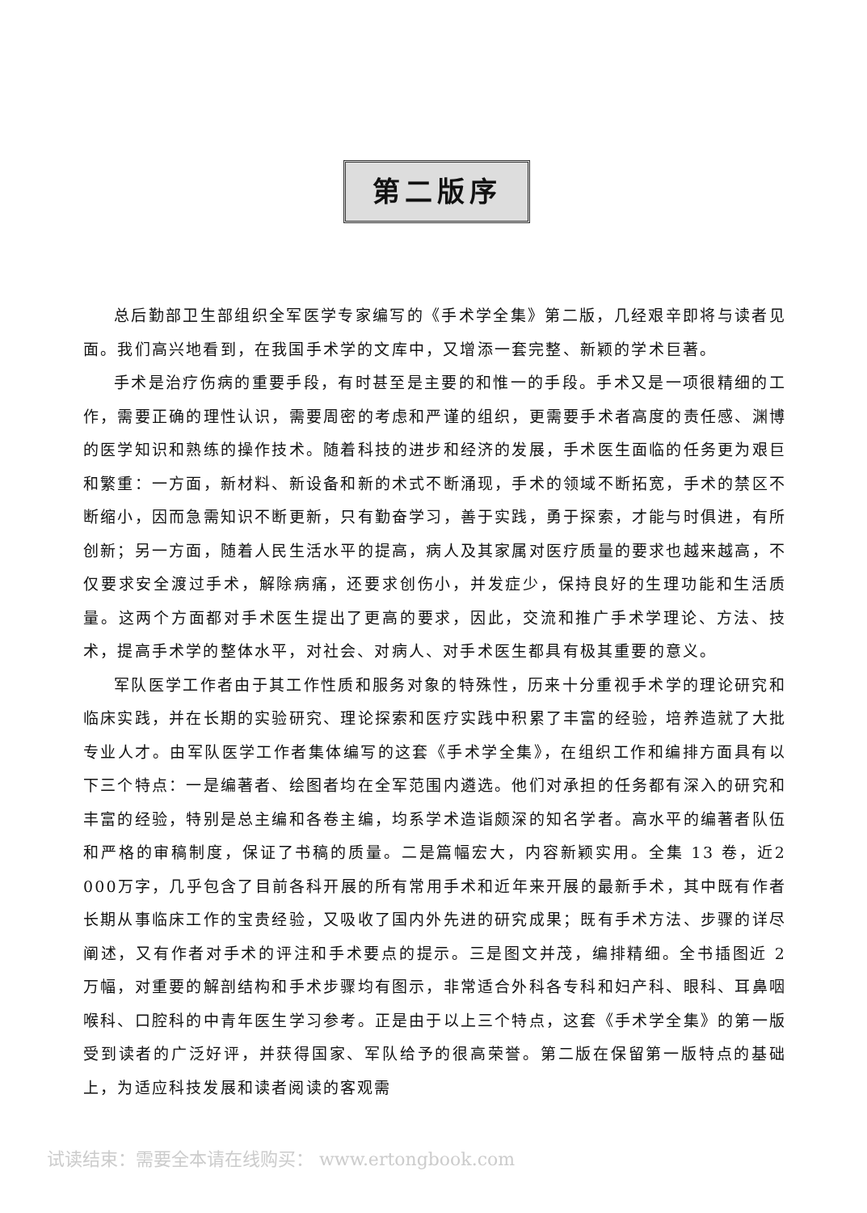第二版序
总后勤部卫生部组织全军医学专家编写的《手术学全集》第二版，几经艰辛即将与读者见面。我们高兴地看到，在我国手术学的文库中，又增添一套完整、新颖的学术巨著。
手术是治疗伤病的重要手段，有时甚至是主要的和惟一的手段。手术又是一项很精细的工作，需要正确的理性认识，需要周密的考虑和严谨的组织，更需要手术者高度的责任感、渊博的医学知识和熟练的操作技术。随着科技的进步和经济的发展，手术医生面临的任务更为艰巨和繁重：一方面，新材料、新设备和新的术式不断涌现，手术的领域不断拓宽，手术的禁区不断缩小，因而急需知识不断更新，只有勤奋学习，善于实践，勇于探索，才能与时俱进，有所创新；另一方面，随着人民生活水平的提高，病人及其家属对医疗质量的要求也越来越高，不仅要求安全渡过手术，解除病痛，还要求创伤小，并发症少，保持良好的生理功能和生活质量。这两个方面都对手术医生提出了更高的要求，因此，交流和推广手术学理论、方法、技术，提高手术学的整体水平，对社会、对病人、对手术医生都具有极其重要的意义。
军队医学工作者由于其工作性质和服务对象的特殊性，历来十分重视手术学的理论研究和临床实践，并在长期的实验研究、理论探索和医疗实践中积累了丰富的经验，培养造就了大批专业人才。由军队医学工作者集体编写的这套《手术学全集》，在组织工作和编排方面具有以下三个特点：一是编著者、绘图者均在全军范围内遴选。他们对承担的任务都有深入的研究和丰富的经验，特别是总主编和各卷主编，均系学术造诣颇深的知名学者。高水平的编著者队伍和严格的审稿制度，保证了书稿的质量。二是篇幅宏大，内容新颖实用。全集 13 卷，近2 000万字，几乎包含了目前各科开展的所有常用手术和近年来开展的最新手术，其中既有作者长期从事临床工作的宝贵经验，又吸收了国内外先进的研究成果；既有手术方法、步骤的详尽阐述，又有作者对手术的评注和手术要点的提示。三是图文并茂，编排精细。全书插图近 2 万幅，对重要的解剖结构和手术步骤均有图示，非常适合外科各专科和妇产科、眼科、耳鼻咽喉科、口腔科的中青年医生学习参考。正是由于以上三个特点，这套《手术学全集》的第一版受到读者的广泛好评，并获得国家、军队给予的很高荣誉。第二版在保留第一版特点的基础上，为适应科技发展和读者阅读的客观需
试读结束：需要全本请在线购买： www.ertongbook.com